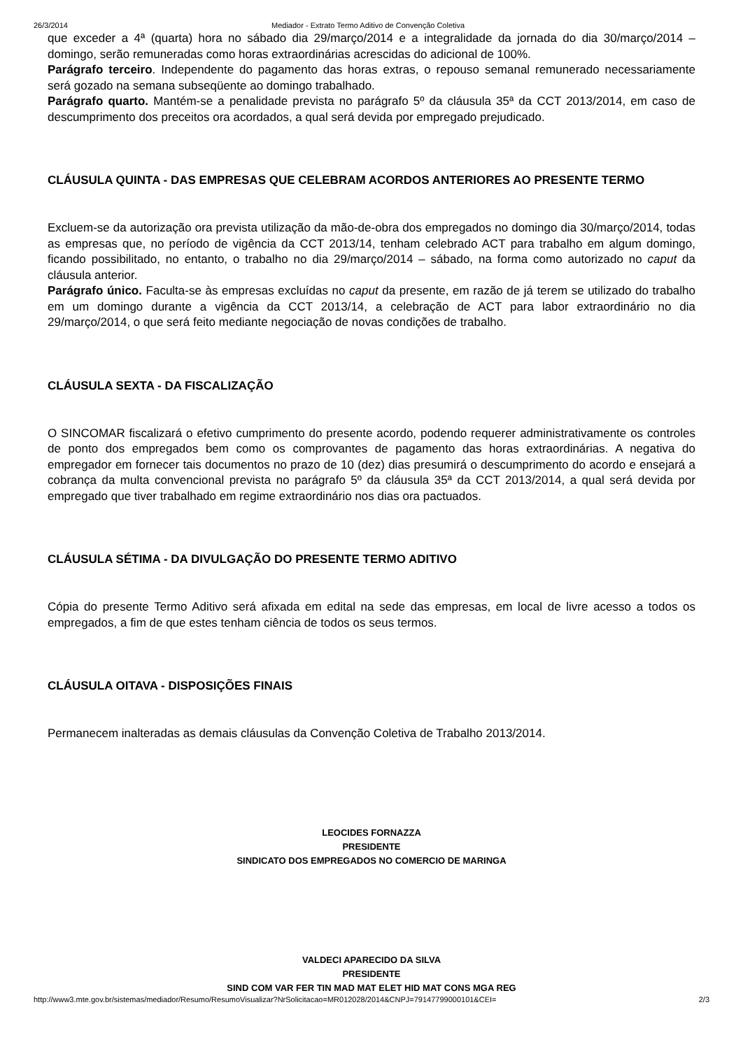26/3/2014 Mediador - Extrato Termo Aditivo de Convenção Coletiva
que exceder a 4ª (quarta) hora no sábado dia 29/março/2014 e a integralidade da jornada do dia 30/março/2014 – domingo, serão remuneradas como horas extraordinárias acrescidas do adicional de 100%.
Parágrafo terceiro. Independente do pagamento das horas extras, o repouso semanal remunerado necessariamente será gozado na semana subseqüente ao domingo trabalhado.
Parágrafo quarto. Mantém-se a penalidade prevista no parágrafo 5º da cláusula 35ª da CCT 2013/2014, em caso de descumprimento dos preceitos ora acordados, a qual será devida por empregado prejudicado.
CLÁUSULA QUINTA - DAS EMPRESAS QUE CELEBRAM ACORDOS ANTERIORES AO PRESENTE TERMO
Excluem-se da autorização ora prevista utilização da mão-de-obra dos empregados no domingo dia 30/março/2014, todas as empresas que, no período de vigência da CCT 2013/14, tenham celebrado ACT para trabalho em algum domingo, ficando possibilitado, no entanto, o trabalho no dia 29/março/2014 – sábado, na forma como autorizado no caput da cláusula anterior.
Parágrafo único. Faculta-se às empresas excluídas no caput da presente, em razão de já terem se utilizado do trabalho em um domingo durante a vigência da CCT 2013/14, a celebração de ACT para labor extraordinário no dia 29/março/2014, o que será feito mediante negociação de novas condições de trabalho.
CLÁUSULA SEXTA - DA FISCALIZAÇÃO
O SINCOMAR fiscalizará o efetivo cumprimento do presente acordo, podendo requerer administrativamente os controles de ponto dos empregados bem como os comprovantes de pagamento das horas extraordinárias. A negativa do empregador em fornecer tais documentos no prazo de 10 (dez) dias presumirá o descumprimento do acordo e ensejará a cobrança da multa convencional prevista no parágrafo 5º da cláusula 35ª da CCT 2013/2014, a qual será devida por empregado que tiver trabalhado em regime extraordinário nos dias ora pactuados.
CLÁUSULA SÉTIMA - DA DIVULGAÇÃO DO PRESENTE TERMO ADITIVO
Cópia do presente Termo Aditivo será afixada em edital na sede das empresas, em local de livre acesso a todos os empregados, a fim de que estes tenham ciência de todos os seus termos.
CLÁUSULA OITAVA - DISPOSIÇÕES FINAIS
Permanecem inalteradas as demais cláusulas da Convenção Coletiva de Trabalho 2013/2014.
LEOCIDES FORNAZZA
PRESIDENTE
SINDICATO DOS EMPREGADOS NO COMERCIO DE MARINGA
VALDECI APARECIDO DA SILVA
PRESIDENTE
SIND COM VAR FER TIN MAD MAT ELET HID MAT CONS MGA REG
http://www3.mte.gov.br/sistemas/mediador/Resumo/ResumoVisualizar?NrSolicitacao=MR012028/2014&CNPJ=79147799000101&CEI= 2/3